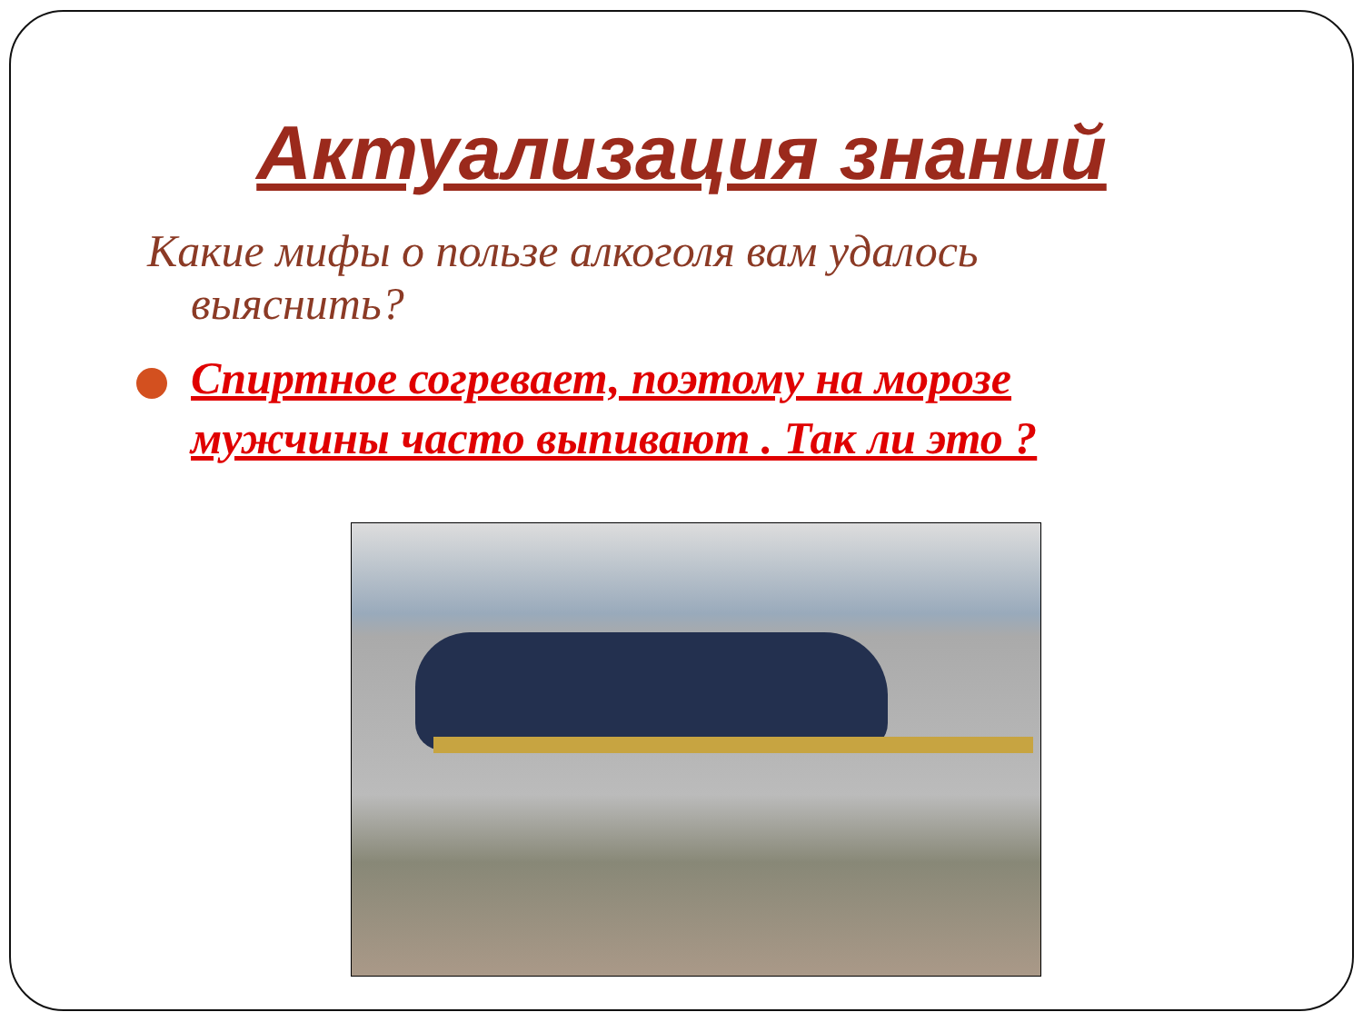Актуализация знаний
Какие мифы о пользе алкоголя вам удалось выяснить?
Спиртное согревает, поэтому на морозе мужчины часто выпивают . Так ли это ?